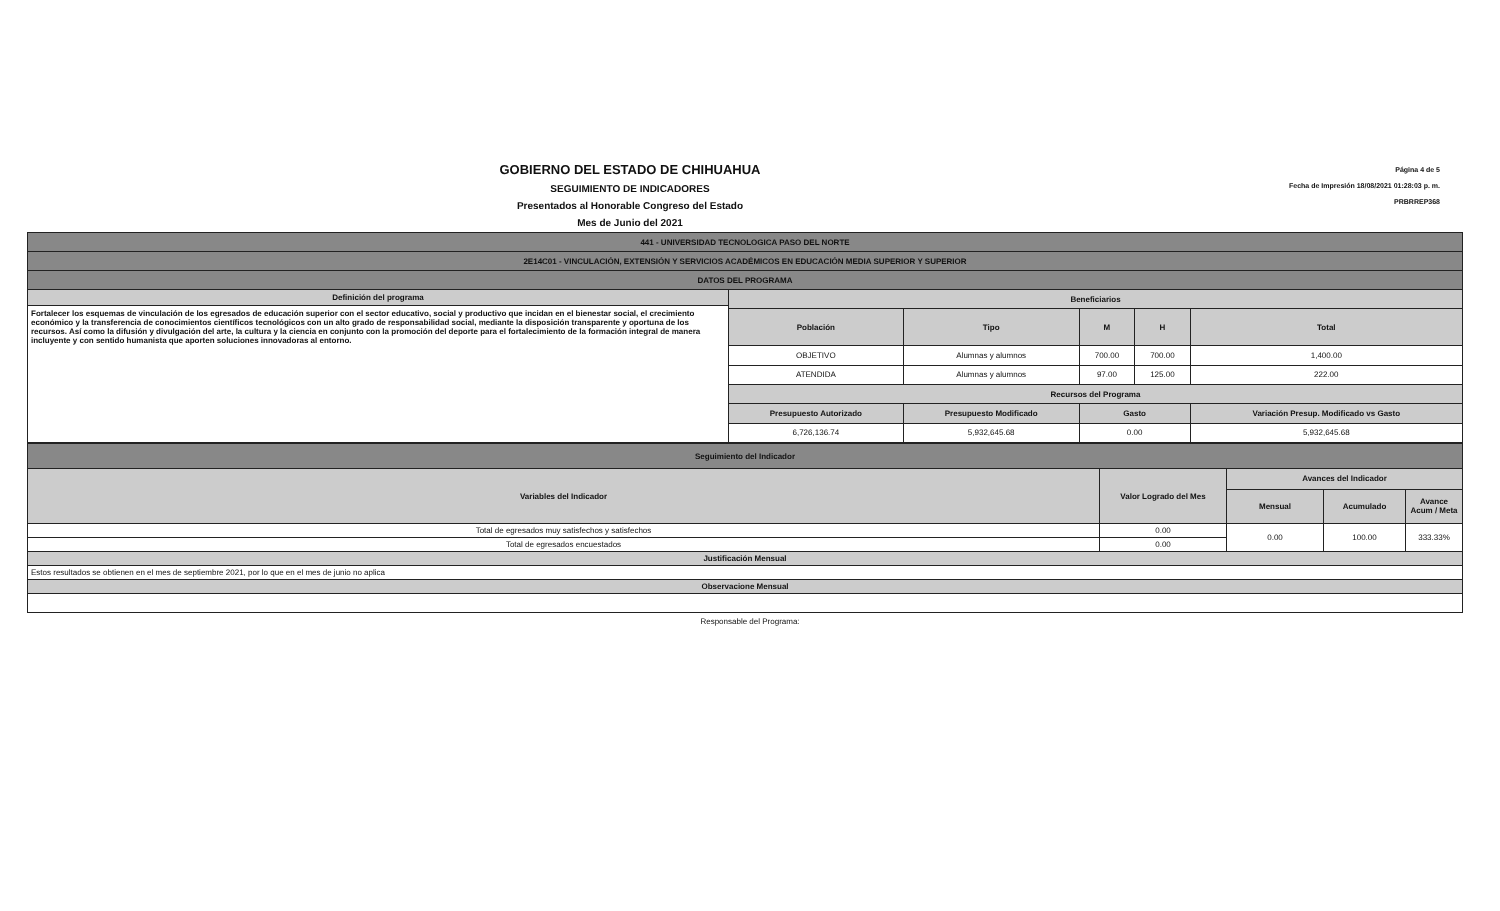GOBIERNO DEL ESTADO DE CHIHUAHUA
SEGUIMIENTO DE INDICADORES
Presentados al Honorable Congreso del Estado
Mes de Junio del 2021
Página 4 de 5
Fecha de Impresión 18/08/2021 01:28:03 p. m.
PRBRREP368
| 441 - UNIVERSIDAD TECNOLOGICA PASO DEL NORTE | | | | | | |
| 2E14C01 - VINCULACIÓN, EXTENSIÓN Y SERVICIOS ACADÉMICOS EN EDUCACIÓN MEDIA SUPERIOR Y SUPERIOR | | | | | | |
| DATOS DEL PROGRAMA | | | | | | |
| Definición del programa Fortalecer los esquemas de vinculación de los egresados de educación superior con el sector educativo, social y productivo que incidan en el bienestar social, el crecimiento económico y la transferencia de conocimientos científicos tecnológicos con un alto grado de responsabilidad social, mediante la disposición transparente y oportuna de los recursos. Así como la difusión y divulgación del arte, la cultura y la ciencia en conjunto con la promoción del deporte para el fortalecimiento de la formación integral de manera incluyente y con sentido humanista que aporten soluciones innovadoras al entorno. | Beneficiarios | | | | | |
| | Población | Tipo | | M | H | Total |
| | OBJETIVO | Alumnas y alumnos | | 700.00 | 700.00 | 1,400.00 |
| | ATENDIDA | Alumnas y alumnos | | 97.00 | 125.00 | 222.00 |
| | Recursos del Programa | | | | | |
| | Presupuesto Autorizado | | Presupuesto Modificado | Gasto | | Variación Presup. Modificado vs Gasto |
| | 6,726,136.74 | | 5,932,645.68 | 0.00 | | 5,932,645.68 |
| Seguimiento del Indicador | | | | |
| Variables del Indicador | Valor Logrado del Mes | Avances del Indicador | | |
| | | Mensual | Acumulado | Avance Acum / Meta |
| Total de egresados muy satisfechos y satisfechos | 0.00 | 0.00 | 100.00 | 333.33% |
| Total de egresados encuestados | 0.00 | | | |
| Justificación Mensual | | | | |
| Estos resultados se obtienen en el mes de septiembre 2021, por lo que en el mes de junio no aplica | | | | |
| Observacione Mensual | | | | |
Responsable del Programa: